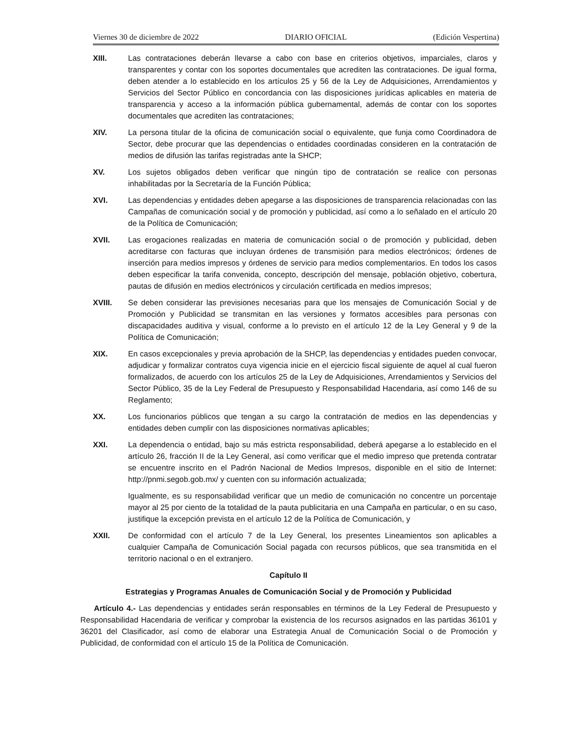Viernes 30 de diciembre de 2022 DIARIO OFICIAL (Edición Vespertina)
XIII. Las contrataciones deberán llevarse a cabo con base en criterios objetivos, imparciales, claros y transparentes y contar con los soportes documentales que acrediten las contrataciones. De igual forma, deben atender a lo establecido en los artículos 25 y 56 de la Ley de Adquisiciones, Arrendamientos y Servicios del Sector Público en concordancia con las disposiciones jurídicas aplicables en materia de transparencia y acceso a la información pública gubernamental, además de contar con los soportes documentales que acrediten las contrataciones;
XIV. La persona titular de la oficina de comunicación social o equivalente, que funja como Coordinadora de Sector, debe procurar que las dependencias o entidades coordinadas consideren en la contratación de medios de difusión las tarifas registradas ante la SHCP;
XV. Los sujetos obligados deben verificar que ningún tipo de contratación se realice con personas inhabilitadas por la Secretaría de la Función Pública;
XVI. Las dependencias y entidades deben apegarse a las disposiciones de transparencia relacionadas con las Campañas de comunicación social y de promoción y publicidad, así como a lo señalado en el artículo 20 de la Política de Comunicación;
XVII. Las erogaciones realizadas en materia de comunicación social o de promoción y publicidad, deben acreditarse con facturas que incluyan órdenes de transmisión para medios electrónicos; órdenes de inserción para medios impresos y órdenes de servicio para medios complementarios. En todos los casos deben especificar la tarifa convenida, concepto, descripción del mensaje, población objetivo, cobertura, pautas de difusión en medios electrónicos y circulación certificada en medios impresos;
XVIII. Se deben considerar las previsiones necesarias para que los mensajes de Comunicación Social y de Promoción y Publicidad se transmitan en las versiones y formatos accesibles para personas con discapacidades auditiva y visual, conforme a lo previsto en el artículo 12 de la Ley General y 9 de la Política de Comunicación;
XIX. En casos excepcionales y previa aprobación de la SHCP, las dependencias y entidades pueden convocar, adjudicar y formalizar contratos cuya vigencia inicie en el ejercicio fiscal siguiente de aquel al cual fueron formalizados, de acuerdo con los artículos 25 de la Ley de Adquisiciones, Arrendamientos y Servicios del Sector Público, 35 de la Ley Federal de Presupuesto y Responsabilidad Hacendaria, así como 146 de su Reglamento;
XX. Los funcionarios públicos que tengan a su cargo la contratación de medios en las dependencias y entidades deben cumplir con las disposiciones normativas aplicables;
XXI. La dependencia o entidad, bajo su más estricta responsabilidad, deberá apegarse a lo establecido en el artículo 26, fracción II de la Ley General, así como verificar que el medio impreso que pretenda contratar se encuentre inscrito en el Padrón Nacional de Medios Impresos, disponible en el sitio de Internet: http://pnmi.segob.gob.mx/ y cuenten con su información actualizada;
Igualmente, es su responsabilidad verificar que un medio de comunicación no concentre un porcentaje mayor al 25 por ciento de la totalidad de la pauta publicitaria en una Campaña en particular, o en su caso, justifique la excepción prevista en el artículo 12 de la Política de Comunicación, y
XXII. De conformidad con el artículo 7 de la Ley General, los presentes Lineamientos son aplicables a cualquier Campaña de Comunicación Social pagada con recursos públicos, que sea transmitida en el territorio nacional o en el extranjero.
Capítulo II
Estrategias y Programas Anuales de Comunicación Social y de Promoción y Publicidad
Artículo 4.- Las dependencias y entidades serán responsables en términos de la Ley Federal de Presupuesto y Responsabilidad Hacendaria de verificar y comprobar la existencia de los recursos asignados en las partidas 36101 y 36201 del Clasificador, así como de elaborar una Estrategia Anual de Comunicación Social o de Promoción y Publicidad, de conformidad con el artículo 15 de la Política de Comunicación.